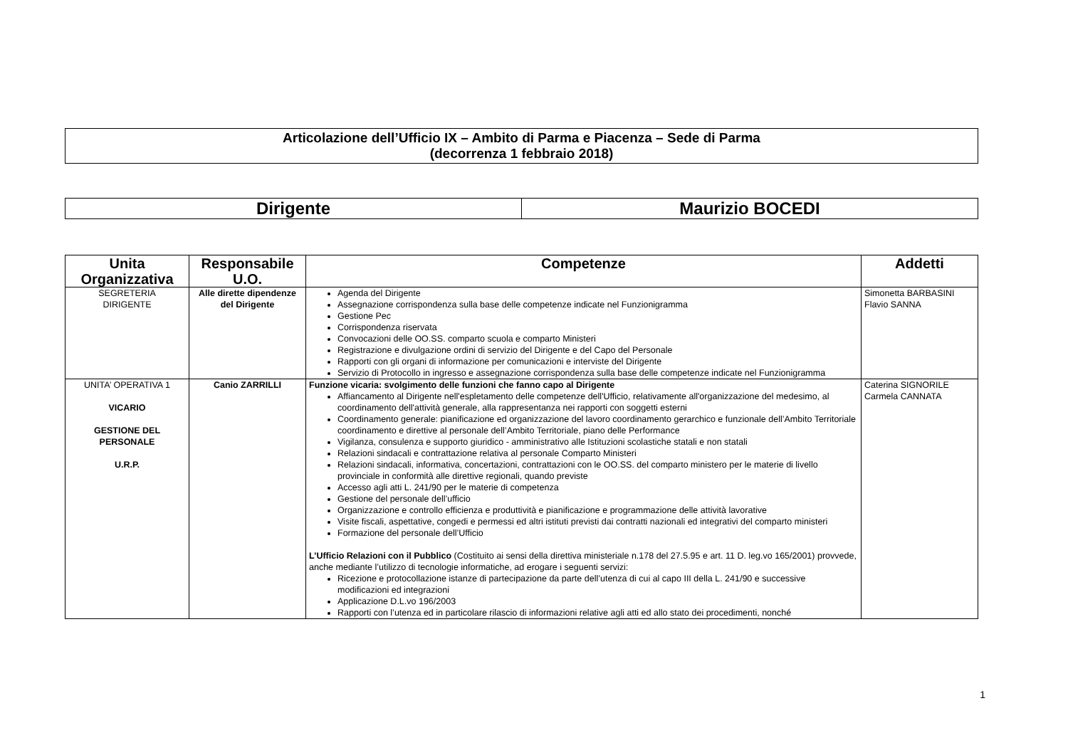Articolazione dell’Ufficio IX – Ambito di Parma e Piacenza – Sede di Parma
(decorrenza 1 febbraio 2018)
| Dirigente | Maurizio BOCEDI |
| Unita Organizzativa | Responsabile U.O. | Competenze | Addetti |
| --- | --- | --- | --- |
| SEGRETERIA DIRIGENTE | Alle dirette dipendenze del Dirigente | Agenda del Dirigente Assegnazione corrispondenza sulla base delle competenze indicate nel Funzionigramma Gestione Pec Corrispondenza riservata Convocazioni delle OO.SS. comparto scuola e comparto Ministeri Registrazione e divulgazione ordini di servizio del Dirigente e del Capo del Personale Rapporti con gli organi di informazione per comunicazioni e interviste del Dirigente Servizio di Protocollo in ingresso e assegnazione corrispondenza sulla base delle competenze indicate nel Funzionigramma | Simonetta BARBASINI Flavio SANNA |
| UNITA’ OPERATIVA 1 VICARIO GESTIONE DEL PERSONALE U.R.P. | Canio ZARRILLI | Funzione vicaria: svolgimento delle funzioni che fanno capo al Dirigente Affiancamento al Dirigente nell'espletamento delle competenze dell'Ufficio, relativamente all'organizzazione del medesimo, al coordinamento dell'attività generale, alla rappresentanza nei rapporti con soggetti esterni Coordinamento generale: pianificazione ed organizzazione del lavoro coordinamento gerarchico e funzionale dell’Ambito Territoriale coordinamento e direttive al personale dell’Ambito Territoriale, piano delle Performance Vigilanza, consulenza e supporto giuridico - amministrativo alle Istituzioni scolastiche statali e non statali Relazioni sindacali e contrattazione relativa al personale Comparto Ministeri Relazioni sindacali, informativa, concertazioni, contrattazioni con le OO.SS. del comparto ministero per le materie di livello provinciale in conformità alle direttive regionali, quando previste Accesso agli atti L. 241/90 per le materie di competenza Gestione del personale dell’ufficio Organizzazione e controllo efficienza e produttività e pianificazione e programmazione delle attività lavorative Visite fiscali, aspettative, congedi e permessi ed altri istituti previsti dai contratti nazionali ed integrativi del comparto ministeri Formazione del personale dell’Ufficio L’Ufficio Relazioni con il Pubblico (Costituito ai sensi della direttiva ministeriale n.178 del 27.5.95 e art. 11 D. leg.vo 165/2001) provvede, anche mediante l’utilizzo di tecnologie informatiche, ad erogare i seguenti servizi: Ricezione e protocollazione istanze di partecipazione da parte dell’utenza di cui al capo III della L. 241/90 e successive modificazioni ed integrazioni Applicazione D.L.vo 196/2003 Rapporti con l’utenza ed in particolare rilascio di informazioni relative agli atti ed allo stato dei procedimenti, nonché | Caterina SIGNORILE Carmela CANNATA |
1